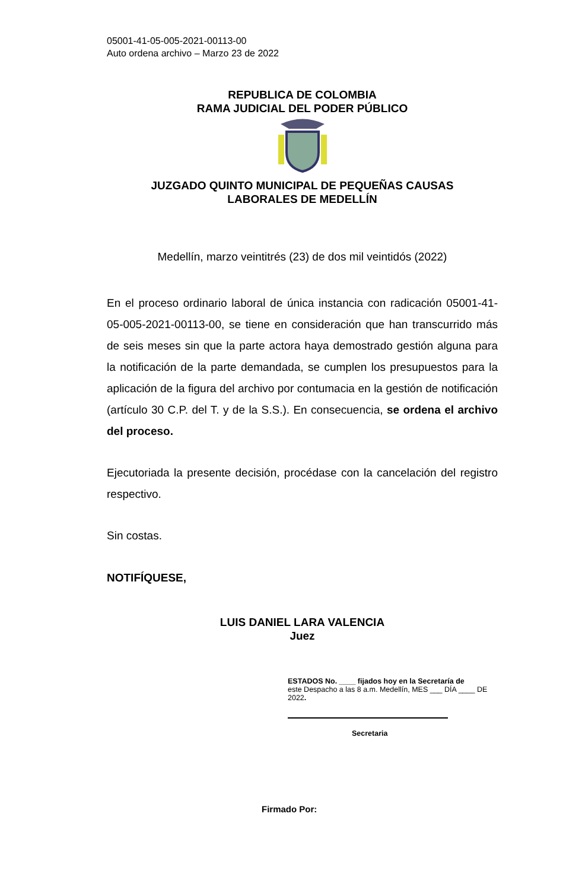05001-41-05-005-2021-00113-00
Auto ordena archivo – Marzo 23 de 2022
REPUBLICA DE COLOMBIA
RAMA JUDICIAL DEL PODER PÚBLICO
JUZGADO QUINTO MUNICIPAL DE PEQUEÑAS CAUSAS
LABORALES DE MEDELLÍN
Medellín, marzo veintitrés (23) de dos mil veintidós (2022)
En el proceso ordinario laboral de única instancia con radicación 05001-41-05-005-2021-00113-00, se tiene en consideración que han transcurrido más de seis meses sin que la parte actora haya demostrado gestión alguna para la notificación de la parte demandada, se cumplen los presupuestos para la aplicación de la figura del archivo por contumacia en la gestión de notificación (artículo 30 C.P. del T. y de la S.S.). En consecuencia, se ordena el archivo del proceso.
Ejecutoriada la presente decisión, procédase con la cancelación del registro respectivo.
Sin costas.
NOTIFÍQUESE,
LUIS DANIEL LARA VALENCIA
Juez
ESTADOS No. ____ fijados hoy en la Secretaría de
este Despacho a las 8 a.m. Medellín, MES ___ DÍA ____ DE 2022.
Secretaria
Firmado Por: